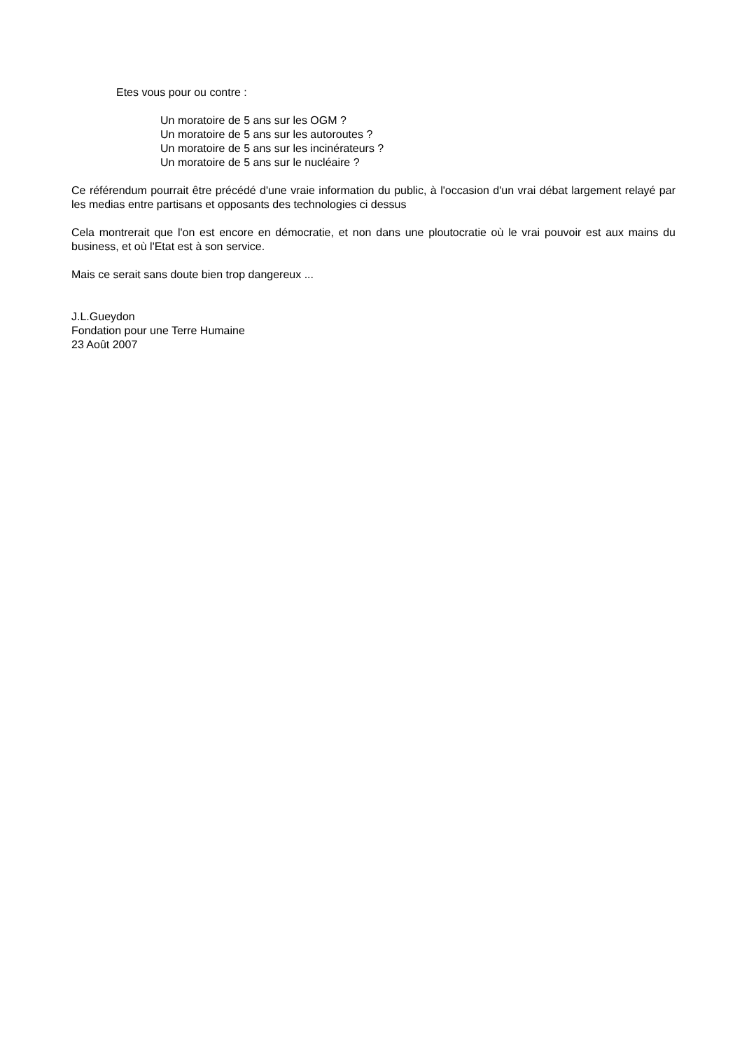Etes vous pour ou contre :
Un moratoire de 5 ans sur les OGM ?
Un moratoire de 5 ans sur les autoroutes ?
Un moratoire de 5 ans sur les incinérateurs ?
Un moratoire de 5 ans sur le nucléaire ?
Ce référendum pourrait être précédé d'une vraie information du public, à l'occasion d'un vrai débat largement relayé par les medias entre partisans et opposants des technologies ci dessus
Cela montrerait que l'on est encore en démocratie, et non dans une ploutocratie où le vrai pouvoir est aux mains du business, et où l'Etat est à son service.
Mais ce serait sans doute bien trop dangereux ...
J.L.Gueydon
Fondation pour une Terre Humaine
23 Août 2007